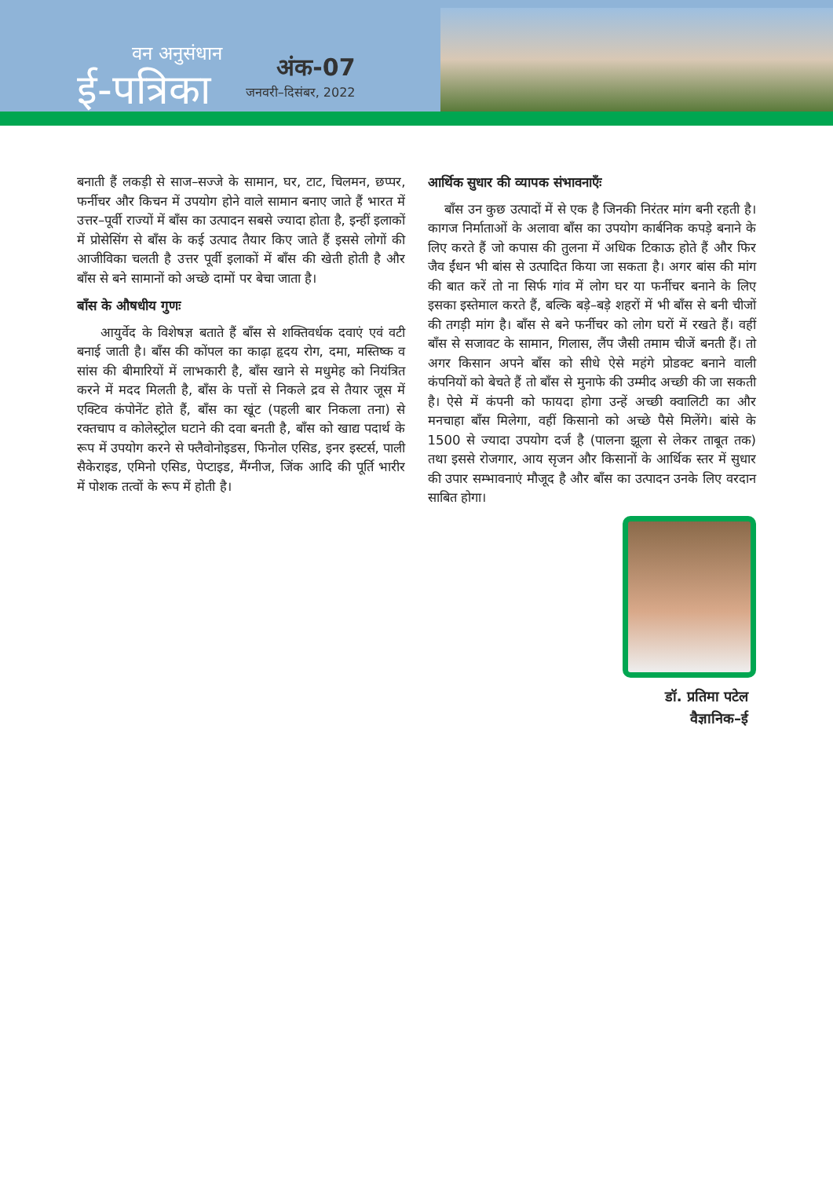वन अनुसंधान
ई-पत्रिका
अंक-07
जनवरी–दिसंबर, 2022
बनाती हैं लकड़ी से साज–सज्जे के सामान, घर, टाट, चिलमन, छप्पर, फर्नीचर और किचन में उपयोग होने वाले सामान बनाए जाते हैं भारत में उत्तर–पूर्वी राज्यों में बाँस का उत्पादन सबसे ज्यादा होता है, इन्हीं इलाकों में प्रोसेसिंग से बाँस के कई उत्पाद तैयार किए जाते हैं इससे लोगों की आजीविका चलती है उत्तर पूर्वी इलाकों में बाँस की खेती होती है और बाँस से बने सामानों को अच्छे दामों पर बेचा जाता है।
बाँस के औषधीय गुणः
आयुर्वेद के विशेषज्ञ बताते हैं बाँस से शक्तिवर्धक दवाएं एवं वटी बनाई जाती है। बाँस की कोंपल का काढ़ा हृदय रोग, दमा, मस्तिष्क व सांस की बीमारियों में लाभकारी है, बाँस खाने से मधुमेह को नियंत्रित करने में मदद मिलती है, बाँस के पत्तों से निकले द्रव से तैयार जूस में एक्टिव कंपोनेंट होते हैं, बाँस का खूंट (पहली बार निकला तना) से रक्तचाप व कोलेस्ट्रोल घटाने की दवा बनती है, बाँस को खाद्य पदार्थ के रूप में उपयोग करने से फ्लैवोनोइडस, फिनोल एसिड, इनर इस्टर्स, पाली सैकेराइड, एमिनो एसिड, पेप्टाइड, मैंग्नीज, जिंक आदि की पूर्ति भारीर में पोशक तत्वों के रूप में होती है।
आर्थिक सुधार की व्यापक संभावनाएँः
बाँस उन कुछ उत्पादों में से एक है जिनकी निरंतर मांग बनी रहती है। कागज निर्माताओं के अलावा बाँस का उपयोग कार्बनिक कपड़े बनाने के लिए करते हैं जो कपास की तुलना में अधिक टिकाऊ होते हैं और फिर जैव ईंधन भी बांस से उत्पादित किया जा सकता है। अगर बांस की मांग की बात करें तो ना सिर्फ गांव में लोग घर या फर्नीचर बनाने के लिए इसका इस्तेमाल करते हैं, बल्कि बड़े–बड़े शहरों में भी बाँस से बनी चीजों की तगड़ी मांग है। बाँस से बने फर्नीचर को लोग घरों में रखते हैं। वहीं बाँस से सजावट के सामान, गिलास, लैंप जैसी तमाम चीजें बनती हैं। तो अगर किसान अपने बाँस को सीधे ऐसे महंगे प्रोडक्ट बनाने वाली कंपनियों को बेचते हैं तो बाँस से मुनाफे की उम्मीद अच्छी की जा सकती है। ऐसे में कंपनी को फायदा होगा उन्हें अच्छी क्वालिटी का और मनचाहा बाँस मिलेगा, वहीं किसानो को अच्छे पैसे मिलेंगे। बांसे के 1500 से ज्यादा उपयोग दर्ज है (पालना झूला से लेकर ताबूत तक) तथा इससे रोजगार, आय सृजन और किसानों के आर्थिक स्तर में सुधार की उपार सम्भावनाएं मौजूद है और बाँस का उत्पादन उनके लिए वरदान साबित होगा।
डॉ. प्रतिमा पटेल
वैज्ञानिक–ई